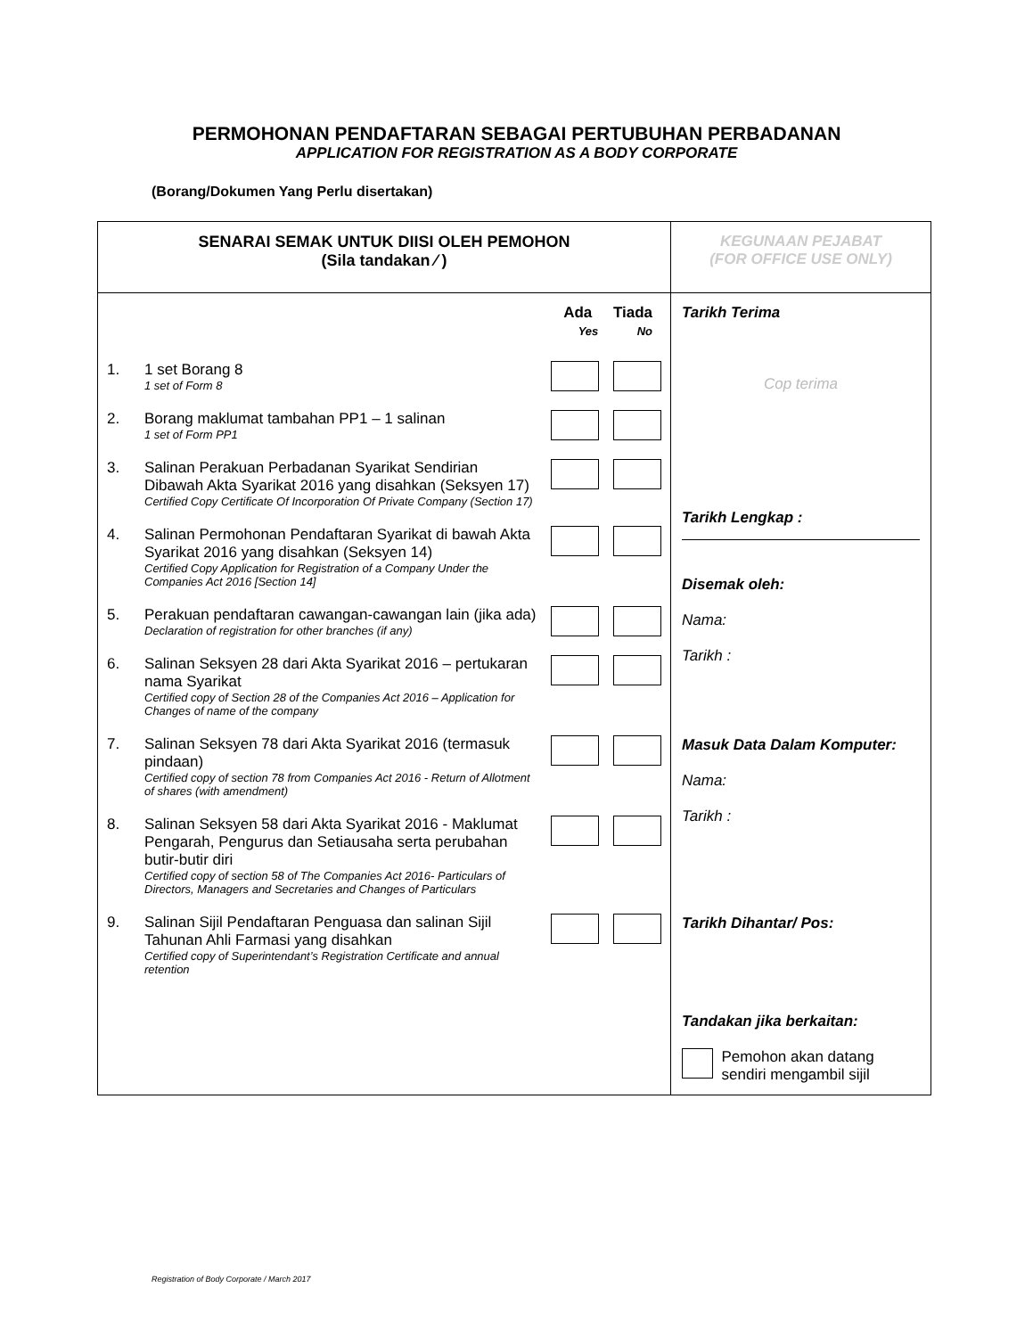PERMOHONAN PENDAFTARAN SEBAGAI PERTUBUHAN PERBADANAN
APPLICATION FOR REGISTRATION AS A BODY CORPORATE
(Borang/Dokumen Yang Perlu disertakan)
| SENARAI SEMAK UNTUK DIISI OLEH PEMOHON (Sila tandakan ⁄ ) | KEGUNAAN PEJABAT (FOR OFFICE USE ONLY) |
| Ada Tiada Yes No 1. 1 set Borang 8 1 set of Form 8 2. Borang maklumat tambahan PP1 – 1 salinan 1 set of Form PP1 3. Salinan Perakuan Perbadanan Syarikat Sendirian Dibawah Akta Syarikat 2016 yang disahkan (Seksyen 17) Certified Copy Certificate Of Incorporation Of Private Company (Section 17) 4. Salinan Permohonan Pendaftaran Syarikat di bawah Akta Syarikat 2016 yang disahkan (Seksyen 14) Certified Copy Application for Registration of a Company Under the Companies Act 2016 [Section 14] 5. Perakuan pendaftaran cawangan-cawangan lain (jika ada) Declaration of registration for other branches (if any) 6. Salinan Seksyen 28 dari Akta Syarikat 2016 – pertukaran nama Syarikat Certified copy of Section 28 of the Companies Act 2016 – Application for Changes of name of the company 7. Salinan Seksyen 78 dari Akta Syarikat 2016 (termasuk pindaan) Certified copy of section 78 from Companies Act 2016 - Return of Allotment of shares (with amendment) 8. Salinan Seksyen 58 dari Akta Syarikat 2016 - Maklumat Pengarah, Pengurus dan Setiausaha serta perubahan butir-butir diri Certified copy of section 58 of The Companies Act 2016- Particulars of Directors, Managers and Secretaries and Changes of Particulars 9. Salinan Sijil Pendaftaran Penguasa dan salinan Sijil Tahunan Ahli Farmasi yang disahkan Certified copy of Superintendant’s Registration Certificate and annual retention | Tarikh Terima Cop terima Tarikh Lengkap : Disemak oleh: Nama: Tarikh : Masuk Data Dalam Komputer: Nama: Tarikh : Tarikh Dihantar/ Pos: Tandakan jika berkaitan: Pemohon akan datang sendiri mengambil sijil |
Registration of Body Corporate / March 2017